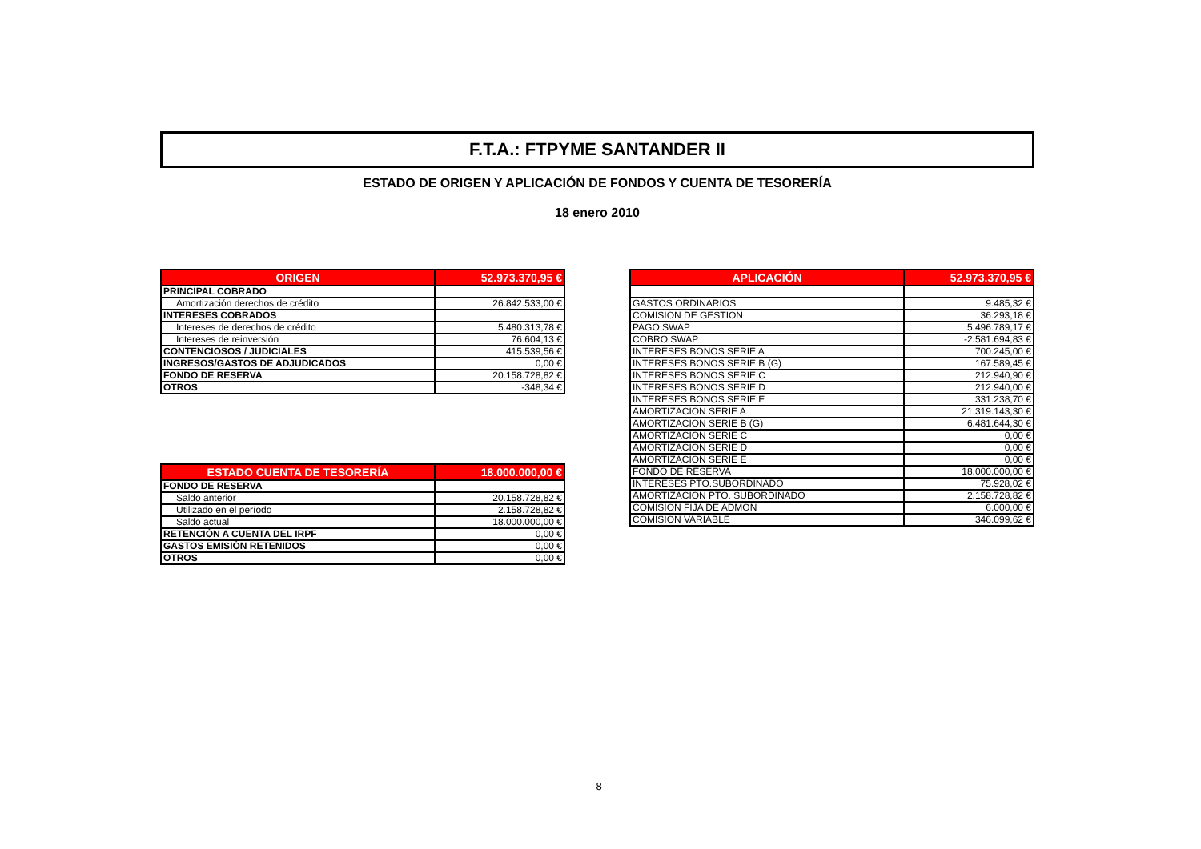F.T.A.: FTPYME SANTANDER II
ESTADO DE ORIGEN Y APLICACIÓN DE FONDOS Y CUENTA DE TESORERÍA
18 enero 2010
| ORIGEN | 52.973.370,95 € |
| --- | --- |
| PRINCIPAL COBRADO | |
| Amortización derechos de crédito | 26.842.533,00 € |
| INTERESES COBRADOS | |
| Intereses de derechos de crédito | 5.480.313,78 € |
| Intereses de reinversión | 76.604,13 € |
| CONTENCIOSOS / JUDICIALES | 415.539,56 € |
| INGRESOS/GASTOS DE ADJUDICADOS | 0,00 € |
| FONDO DE RESERVA | 20.158.728,82 € |
| OTROS | -348,34 € |
| ESTADO CUENTA DE TESORERÍA | 18.000.000,00 € |
| --- | --- |
| FONDO DE RESERVA | |
| Saldo anterior | 20.158.728,82 € |
| Utilizado en el período | 2.158.728,82 € |
| Saldo actual | 18.000.000,00 € |
| RETENCIÓN A CUENTA DEL IRPF | 0,00 € |
| GASTOS EMISIÓN RETENIDOS | 0,00 € |
| OTROS | 0,00 € |
| APLICACIÓN | 52.973.370,95 € |
| --- | --- |
| GASTOS ORDINARIOS | 9.485,32 € |
| COMISION DE GESTION | 36.293,18 € |
| PAGO SWAP | 5.496.789,17 € |
| COBRO SWAP | -2.581.694,83 € |
| INTERESES BONOS SERIE A | 700.245,00 € |
| INTERESES BONOS SERIE B (G) | 167.589,45 € |
| INTERESES BONOS SERIE C | 212.940,90 € |
| INTERESES BONOS SERIE D | 212.940,00 € |
| INTERESES BONOS SERIE E | 331.238,70 € |
| AMORTIZACION SERIE A | 21.319.143,30 € |
| AMORTIZACION SERIE B (G) | 6.481.644,30 € |
| AMORTIZACION SERIE C | 0,00 € |
| AMORTIZACION SERIE D | 0,00 € |
| AMORTIZACION SERIE E | 0,00 € |
| FONDO DE RESERVA | 18.000.000,00 € |
| INTERESES PTO.SUBORDINADO | 75.928,02 € |
| AMORTIZACIÓN PTO. SUBORDINADO | 2.158.728,82 € |
| COMISION FIJA DE ADMON | 6.000,00 € |
| COMISIÓN VARIABLE | 346.099,62 € |
8